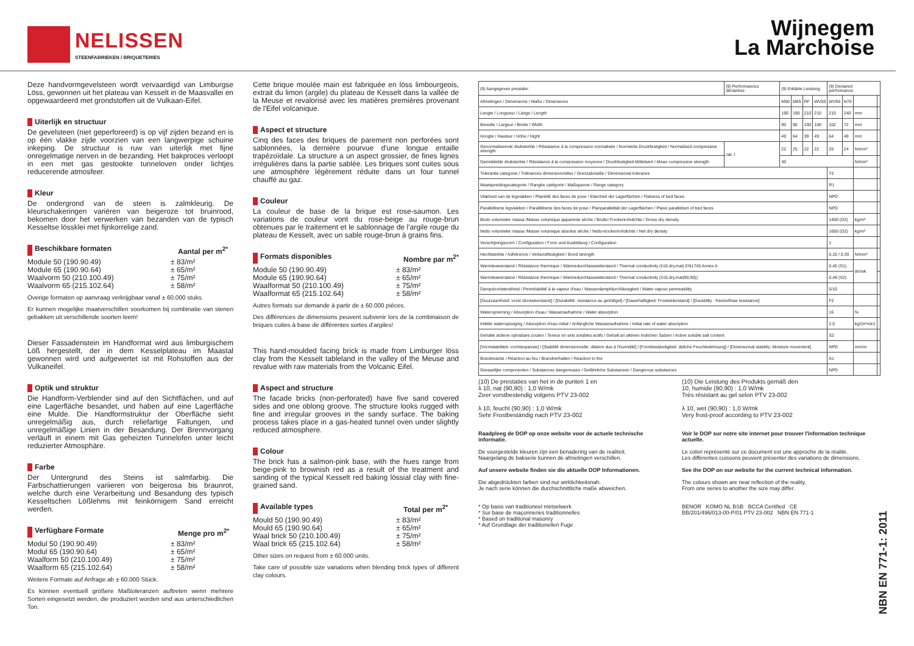NELISSEN
STEENFABRIEKEN / BRIQUETERIES
Wijnegem
La Marchoise
Deze handvormgevelsteen wordt vervaardigd van Limburgse Löss, gewonnen uit het plateau van Kesselt in de Maasvallei en opgewaardeerd met grondstoffen uit de Vulkaan-Eifel.
Uiterlijk en structuur
De gevelsteen (niet geperforeerd) is op vijf zijden bezand en is op één vlakke zijde voorzien van een langwerpige schuine inkeping. De structuur is ruw van uiterlijk met fijne onregelmatige nerven in de bezanding. Het bakproces verloopt in een met gas gestookte tunneloven onder lichtjes reducerende atmosfeer.
Kleur
De ondergrond van de steen is zalmkleurig. De kleurschakeringen variëren van beigeroze tot bruinrood, bekomen door het verwerken van bezanden van de typisch Kesseltse lössklei met fijnkorrelige zand.
Beschikbare formaten Aantal per m<sup>2*</sup>
Module 50 (190.90.49)
Module 65 (190.90.64)
Waalvorm 50 (210.100.49)
Waalvorm 65 (215.102.64)
± 83/m²
± 65/m²
± 75/m²
± 58/m²
Overige formaten op aanvraag verkrijgbaar vanaf ± 60.000 stuks.
Er kunnen mogelijke maatverschillen voorkomen bij combinatie van stenen gebakken uit verschillende soorten leem!
Dieser Fassadenstein im Handformat wird aus limburgischem Löß hergestellt, der in dem Kesselplateau im Maastal gewonnen wird und aufgewertet ist mit Rohstoffen aus der Vulkaneifel.
Optik und struktur
Die Handform-Verblender sind auf den Sichtflächen, und auf eine Lagerfläche besandet, und haben auf eine Lagerfläche eine Mulde. Die Handformstruktur der Oberfläche sieht unregelmäßig aus, durch reliefartige Faltungen, und unregelmäßige Linien in der Besandung. Der Brennvorgang verläuft in einem mit Gas geheizten Tunnelofen unter leicht reduzierter Atmosphäre.
Farbe
Der Untergrund des Steins ist salmfarbig. Die Farbschattierungen variieren von beigerosa bis braunrot, welche durch eine Verarbeitung und Besandung des typisch Kesseltschen Lößlehms mit feinkörnigem Sand erreicht werden.
Verfügbare Formate Menge pro m<sup>2*</sup>
Modul 50 (190.90.49)
Modul 65 (190.90.64)
Waalform 50 (210.100.49)
Waalform 65 (215.102.64)
± 83/m²
± 65/m²
± 75/m²
± 58/m²
Weitere Formate auf Anfrage ab ± 60.000 Stück.
Es können eventuell größere Maßtoleranzen auftreten wenn mehrere Sorten eingesetzt werden, die produziert worden sind aus unterschiedlichen Ton.
Cette brique moulée main est fabriquée en löss limbourgeois, extrait du limon (argile) du plateau de Kesselt dans la vallée de la Meuse et revalorisé avec les matières premières provenant de l'Eifel volcanique.
Aspect et structure
Cinq des faces des briques de parement non perforées sont sablonnées, la dernière pourvue d'une longue entaille trapézoïdale. La structure a un aspect grossier, de fines lignes irrégulières dans la partie sablée. Les briques sont cuites sous une atmosphère légèrement réduite dans un four tunnel chauffé au gaz.
Couleur
La couleur de base de la brique est rose-saumon. Les variations de couleur vont du rose-beige au rouge-brun obtenues par le traitement et le sablonnage de l'argile rouge du plateau de Kesselt, avec un sable rouge-brun à grains fins.
Formats disponibles Nombre par m<sup>2*</sup>
Module 50 (190.90.49)
Module 65 (190.90.64)
Waalformat 50 (210.100.49)
Waalformat 65 (215.102.64)
± 83/m²
± 65/m²
± 75/m²
± 58/m²
Autres formats sur demande à partir de ± 60.000 pièces.
Des différences de dimensions peuvent subvenir lors de la combinaison de briques cuites à base de différentes sortes d'argiles!
This hand-moulded facing brick is made from Limburger löss clay from the Kesselt tableland in the valley of the Meuse and revalue with raw materials from the Volcanic Eifel.
Aspect and structure
The facade bricks (non-perforated) have five sand covered sides and one oblong groove. The structure looks rugged with fine and irregular grooves in the sandy surface. The baking process takes place in a gas-heated tunnel oven under slightly reduced atmosphere.
Colour
The brick has a salmon-pink base, with the hues range from beige-pink to brownish red as a result of the treatment and sanding of the typical Kesselt red baking lössial clay with fine-grained sand.
Available types Total per m<sup>2*</sup>
Mould 50 (190.90.49)
Mould 65 (190.90.64)
Waal brick 50 (210.100.49)
Waal brick 65 (215.102.64)
± 83/m²
± 65/m²
± 75/m²
± 58/m²
Other sizes on request from ± 60.000 units.
Take care of possible size variations when blending brick types of different clay colours.
| (9) Aangegeven prestatie: | (9) Performances déclarées: | | (9) Erklärte Leistung: | | | | (9) Declared performance: | | | |
| Afmetingen / Dimensions / Maße / Dimensions | | | M50 | M65 | RF | WV50 | WV65 | N70 | | |
| Lengte / Longueur / Länge / Length | | | 190 | 190 | 210 | 210 | 215 | 240 | mm | |
| Breedte / Largeur / Breite / Width | | | 90 | 90 | 100 | 100 | 102 | 72 | mm | |
| Hoogte / Hauteur / Höhe / Hight | | | 49 | 64 | 39 | 49 | 64 | 49 | mm | |
| Genormaliseerde drukster­kte / Résistance à la compression normalisée / Normierte Druckfestigkeit / Normalised compressive strength | | cat. I | 22 | 25 | 22 | 22 | 25 | 24 | N/mm² | |
| Gemiddelde drukster­kte / Résistance à la compression moyenne / Druckfestigkeit Mittelwert / Mean compressive strength | | | 30 | | | | | | N/mm² | |
| Tolerantie categorie / Tolérances dimensionnelles / Grenzabmaße / Dimensional tolerance | | | | | | | T2 | | | |
| Maatspreidingscategorie / Rangée catégorie / Maßspanne / Range category | | | | | | | R1 | | | |
| Vlakheid van de legvlakken / Planéité des faces de pose / Ebenheit der Lagerflächen / Flatness of bed faces | | | | | | | NPD | | | |
| Parallellisme legvlakken / Parallélisme des faces de pose / Planparallelität der Lagerflächen / Plane parallelism of bed faces | | | | | | | NPD | | | |
| Bruto volumieke massa /Masse volumique apparente sèche / Brutto-Trockenrohdichte / Gross dry density | | | | | | | 1400 (D2) | | kg/m³ | |
| Netto volumieke massa /Masse volumique absolue sèche / Netto-trockenrohdichte / Net dry density | | | | | | | 1650 (D2) | | kg/m³ | |
| Verschijningsvorm / Configuration / Form und Ausbildung / Configuration | | | | | | | 1 | | | |
| Hechtsterkte / Adhérence / Verbundfestigkeit / Bond strength | | | | | | | 0,15 / 0,30 | | N/mm² | |
| Warmteweerstand / Résistance thermique / Wärmedurchlasswiderstand / Thermal conductivity (λ10,dry,mat) EN1745 Annex A | | | | | | | 0,45 (S1) | | W/mK | |
| Warmteweerstand / Résistance thermique / Wärmedurchlasswiderstand / Thermal conductivity (λ10,dry,mat(90,90)) | | | | | | | 0,49 (S2) | | | |
| Dampdoorlatendheid / Perméabilité à la vapeur d'eau / Wasserdampfdurchlässigkeit / Water vapour permeability | | | | | | | 5/10 | | | |
| [Duurzaamheid: vorst /dooiweerstand] / [Durabilité: resistance au gel/dégel] / [Dauerhaftigkeit: Frostwiderstand] / [Durability : freeze/thaw resistance] | | | | | | | F2 | | | |
| Wateropneming / Absorption d'eau / Wasseraufnahme / Water absorption | | | | | | | 16 | | % | |
| Initiële wateropzuiging / Absorption d'eau initial / Anfängliche Wasseraufnahme / Initial rate of water absorption | | | | | | | 2,5 | | kg/(m²min) | |
| Gehalte actieve oplosbare zouten / Teneur en sels solubles actifs / Gehalt an aktiven löslichen Salzen / Active soluble salt content | | | | | | | S2 | | | |
| [Vormstabiliteit: vochtexpansie] / [Stabilité dimensionnelle: dilation due à l'humidité] / [Formbeständigkeit: übliche Feuchtedehnung] / [Dimensional stability: Moisture movement] | | | | | | | NPD | | mm/m | |
| Brandreactie / Réaction au feu / Brandverhalten / Reaction to fire | | | | | | | A1 | | | |
| Gevaarlijke componenten / Substances dangereuses / Gefährliche Substanzen / Dangerous substances | | | | | | | NPD | | | |
(10) De prestaties van het in de punten 1 en
λ 10, nat (90,90) : 1,0 W/mk
Zeer vorstbestendig volgens PTV 23-002
λ 10, feucht (90,90) : 1,0 W/mk
Sehr Frostbeständig nach PTV 23-002
(10) Die Leistung des Produkts gemäß den
10, humide (90,90) : 1,0 W/mk
Très résistant au gel selon PTV 23-002
λ 10, wet (90,90) : 1,0 W/mk
Very frost-proof according to PTV 23-002
Raadpleeg de DOP op onze website voor de actuele technische informatie.
De voorgestelde kleuren zijn een benadering van de realiteit.
Naargelang de bakserie kunnen de afmetingen verschillen.
Auf unsere website finden sie die aktuelle DOP Informationen.
Die abgedrückten farben sind nur wirklichkeitsnah.
Je nach serie können die durchschnittliche maße abweichen.
* Op basis van traditioneel metselwerk
* Sur base de maçonneries traditionnelles
* Based on traditional masonry
* Auf Grundlage der traditionellen Fuge
Voir le DOP sur notre site internet pour trouver l'information technique actuelle.
Le colori représenté sur ce document est une approche de la réalité.
Les différentes cuissons peuvent présenter des variations de dimensions.
See the DOP on our website for the current technical information.
The colours shown are near reflection of the reality.
From one series to another the size may differ.
BENOR KOMO NL BSB BCCA Certified CE
BB/201/496/013-00-P/01 PTV 23-002 NBN EN 771-1
NBN EN 771-1: 2011